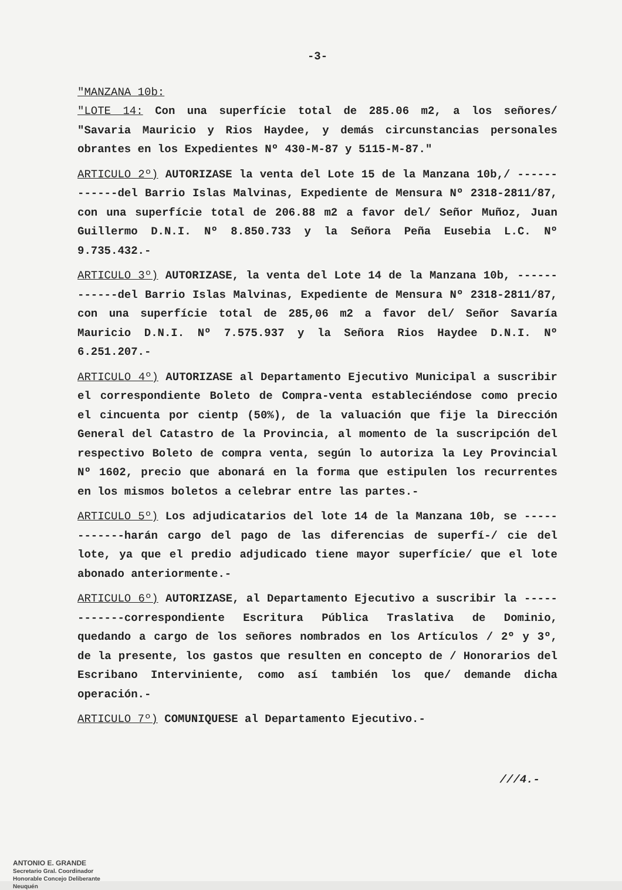-3-
"MANZANA 10b:
"LOTE 14: Con una superfície total de 285.06 m2, a los señores/ "Savaria Mauricio y Rios Haydee, y demás circunstancias personales obrantes en los Expedientes Nº 430-M-87 y 5115-M-87."
ARTICULO 2º) AUTORIZASE la venta del Lote 15 de la Manzana 10b,/ ------------del Barrio Islas Malvinas, Expediente de Mensura Nº 2318-2811/87, con una superfície total de 206.88 m2 a favor del/ Señor Muñoz, Juan Guillermo D.N.I. Nº 8.850.733 y la Señora Peña Eusebia L.C. Nº 9.735.432.-
ARTICULO 3º) AUTORIZASE, la venta del Lote 14 de la Manzana 10b, ------------del Barrio Islas Malvinas, Expediente de Mensura Nº 2318-2811/87, con una superfície total de 285,06 m2 a favor del/ Señor Savaría Mauricio D.N.I. Nº 7.575.937 y la Señora Rios Haydee D.N.I. Nº 6.251.207.-
ARTICULO 4º) AUTORIZASE al Departamento Ejecutivo Municipal a suscribir el correspondiente Boleto de Compra-venta estableciéndose como precio el cincuenta por cientp (50%), de la valuación que fije la Dirección General del Catastro de la Provincia, al momento de la suscripción del respectivo Boleto de compra venta, según lo autoriza la Ley Provincial Nº 1602, precio que abonará en la forma que estipulen los recurrentes en los mismos boletos a celebrar entre las partes.-
ARTICULO 5º) Los adjudicatarios del lote 14 de la Manzana 10b, se ------------harán cargo del pago de las diferencias de superfí-/ cie del lote, ya que el predio adjudicado tiene mayor superfície/ que el lote abonado anteriormente.-
ARTICULO 6º) AUTORIZASE, al Departamento Ejecutivo a suscribir la ------------correspondiente Escritura Pública Traslativa de Dominio, quedando a cargo de los señores nombrados en los Artículos / 2º y 3º, de la presente, los gastos que resulten en concepto de / Honorarios del Escribano Interviniente, como así también los que/ demande dicha operación.-
ARTICULO 7º) COMUNIQUESE al Departamento Ejecutivo.-
///4.-
ANTONIO E. GRANDE
Secretario Gral. Coordinador
Honorable Concejo Deliberante
Neuquén